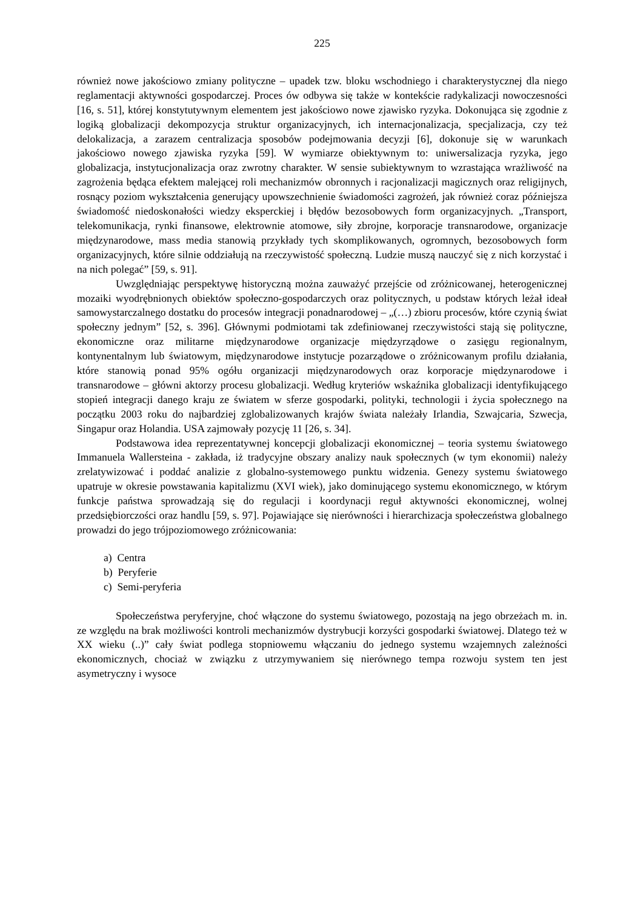225
również nowe jakościowo zmiany polityczne – upadek tzw. bloku wschodniego i charakterystycznej dla niego reglamentacji aktywności gospodarczej. Proces ów odbywa się także w kontekście radykalizacji nowoczesności [16, s. 51], której konstytutywnym elementem jest jakościowo nowe zjawisko ryzyka. Dokonująca się zgodnie z logiką globalizacji dekompozycja struktur organizacyjnych, ich internacjonalizacja, specjalizacja, czy też delokalizacja, a zarazem centralizacja sposobów podejmowania decyzji [6], dokonuje się w warunkach jakościowo nowego zjawiska ryzyka [59]. W wymiarze obiektywnym to: uniwersalizacja ryzyka, jego globalizacja, instytucjonalizacja oraz zwrotny charakter. W sensie subiektywnym to wzrastająca wrażliwość na zagrożenia będąca efektem malejącej roli mechanizmów obronnych i racjonalizacji magicznych oraz religijnych, rosnący poziom wykształcenia generujący upowszechnienie świadomości zagrożeń, jak również coraz późniejsza świadomość niedoskonałości wiedzy eksperckiej i błędów bezosobowych form organizacyjnych. „Transport, telekomunikacja, rynki finansowe, elektrownie atomowe, siły zbrojne, korporacje transnarodowe, organizacje międzynarodowe, mass media stanowią przykłady tych skomplikowanych, ogromnych, bezosobowych form organizacyjnych, które silnie oddziałują na rzeczywistość społeczną. Ludzie muszą nauczyć się z nich korzystać i na nich polegać” [59, s. 91].
Uwzględniając perspektywę historyczną można zauważyć przejście od zróżnicowanej, heterogenicznej mozaiki wyodrębnionych obiektów społeczno-gospodarczych oraz politycznych, u podstaw których leżał ideał samowystarczalnego dostatku do procesów integracji ponadnarodowej – „(…) zbioru procesów, które czynią świat społeczny jednym” [52, s. 396]. Głównymi podmiotami tak zdefiniowanej rzeczywistości stają się polityczne, ekonomiczne oraz militarne międzynarodowe organizacje międzyrządowe o zasięgu regionalnym, kontynentalnym lub światowym, międzynarodowe instytucje pozarządowe o zróżnicowanym profilu działania, które stanowią ponad 95% ogółu organizacji międzynarodowych oraz korporacje międzynarodowe i transnarodowe – główni aktorzy procesu globalizacji. Według kryteriów wskaźnika globalizacji identyfikującego stopień integracji danego kraju ze światem w sferze gospodarki, polityki, technologii i życia społecznego na początku 2003 roku do najbardziej zglobalizowanych krajów świata należały Irlandia, Szwajcaria, Szwecja, Singapur oraz Holandia. USA zajmowały pozycję 11 [26, s. 34].
Podstawowa idea reprezentatywnej koncepcji globalizacji ekonomicznej – teoria systemu światowego Immanuela Wallersteina - zakłada, iż tradycyjne obszary analizy nauk społecznych (w tym ekonomii) należy zrelatywizować i poddać analizie z globalno-systemowego punktu widzenia. Genezy systemu światowego upatruje w okresie powstawania kapitalizmu (XVI wiek), jako dominującego systemu ekonomicznego, w którym funkcje państwa sprowadzają się do regulacji i koordynacji reguł aktywności ekonomicznej, wolnej przedsiębiorczości oraz handlu [59, s. 97]. Pojawiające się nierówności i hierarchizacja społeczeństwa globalnego prowadzi do jego trójpoziomowego zróżnicowania:
a) Centra
b) Peryferie
c) Semi-peryferia
Społeczeństwa peryferyjne, choć włączone do systemu światowego, pozostają na jego obrzeżach m. in. ze względu na brak możliwości kontroli mechanizmów dystrybucji korzyści gospodarki światowej. Dlatego też w XX wieku (..)” cały świat podlega stopniowemu włączaniu do jednego systemu wzajemnych zależności ekonomicznych, chociaż w związku z utrzymywaniem się nierównego tempa rozwoju system ten jest asymetryczny i wysoce